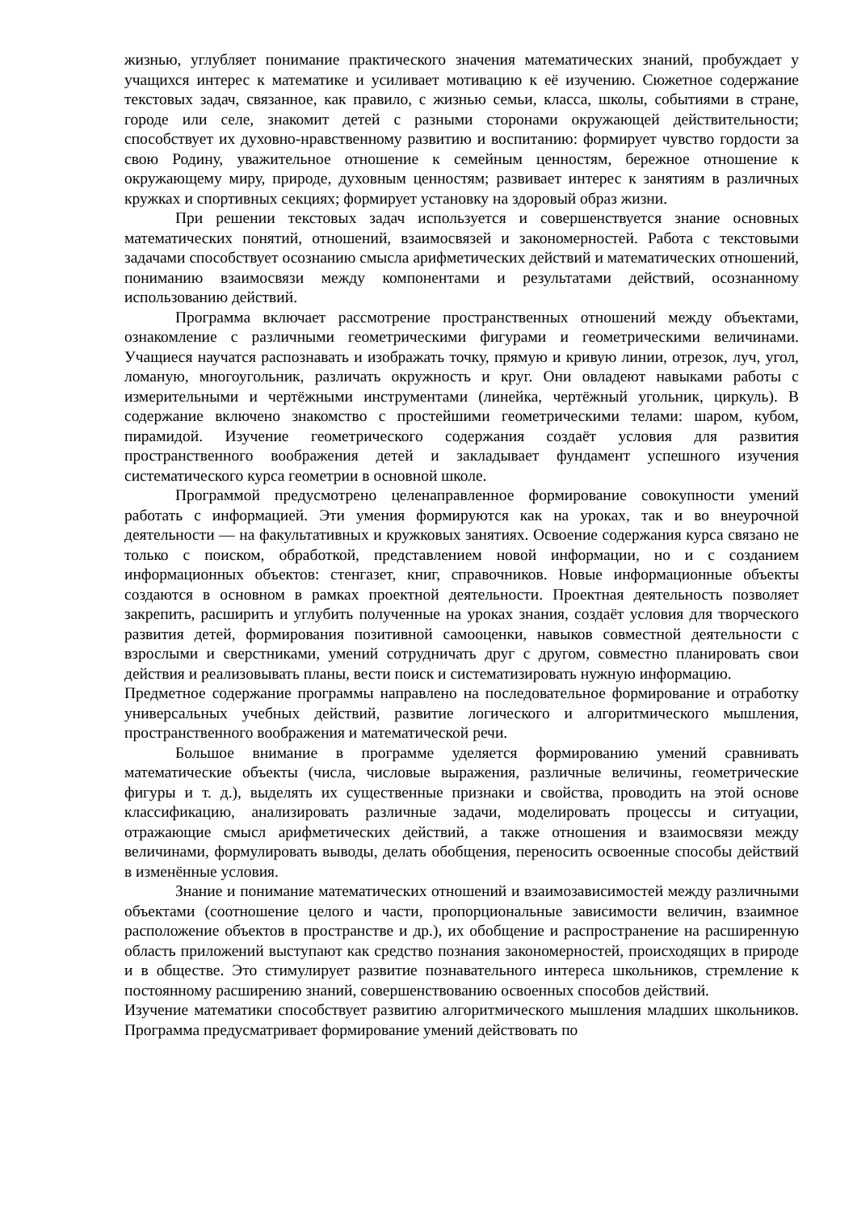жизнью, углубляет понимание практического значения математических знаний, пробуждает у учащихся интерес к математике и усиливает мотивацию к её изучению. Сюжетное содержание текстовых задач, связанное, как правило, с жизнью семьи, класса, школы, событиями в стране, городе или селе, знакомит детей с разными сторонами окружающей действительности; способствует их духовно-нравственному развитию и воспитанию: формирует чувство гордости за свою Родину, уважительное отношение к семейным ценностям, бережное отношение к окружающему миру, природе, духовным ценностям; развивает интерес к занятиям в различных кружках и спортивных секциях; формирует установку на здоровый образ жизни.
При решении текстовых задач используется и совершенствуется знание основных математических понятий, отношений, взаимосвязей и закономерностей. Работа с текстовыми задачами способствует осознанию смысла арифметических действий и математических отношений, пониманию взаимосвязи между компонентами и результатами действий, осознанному использованию действий.
Программа включает рассмотрение пространственных отношений между объектами, ознакомление с различными геометрическими фигурами и геометрическими величинами. Учащиеся научатся распознавать и изображать точку, прямую и кривую линии, отрезок, луч, угол, ломаную, многоугольник, различать окружность и круг. Они овладеют навыками работы с измерительными и чертёжными инструментами (линейка, чертёжный угольник, циркуль). В содержание включено знакомство с простейшими геометрическими телами: шаром, кубом, пирамидой. Изучение геометрического содержания создаёт условия для развития пространственного воображения детей и закладывает фундамент успешного изучения систематического курса геометрии в основной школе.
Программой предусмотрено целенаправленное формирование совокупности умений работать с информацией. Эти умения формируются как на уроках, так и во внеурочной деятельности — на факультативных и кружковых занятиях. Освоение содержания курса связано не только с поиском, обработкой, представлением новой информации, но и с созданием информационных объектов: стенгазет, книг, справочников. Новые информационные объекты создаются в основном в рамках проектной деятельности. Проектная деятельность позволяет закрепить, расширить и углубить полученные на уроках знания, создаёт условия для творческого развития детей, формирования позитивной самооценки, навыков совместной деятельности с взрослыми и сверстниками, умений сотрудничать друг с другом, совместно планировать свои действия и реализовывать планы, вести поиск и систематизировать нужную информацию.
Предметное содержание программы направлено на последовательное формирование и отработку универсальных учебных действий, развитие логического и алгоритмического мышления, пространственного воображения и математической речи.
Большое внимание в программе уделяется формированию умений сравнивать математические объекты (числа, числовые выражения, различные величины, геометрические фигуры и т. д.), выделять их существенные признаки и свойства, проводить на этой основе классификацию, анализировать различные задачи, моделировать процессы и ситуации, отражающие смысл арифметических действий, а также отношения и взаимосвязи между величинами, формулировать выводы, делать обобщения, переносить освоенные способы действий в изменённые условия.
Знание и понимание математических отношений и взаимозависимостей между различными объектами (соотношение целого и части, пропорциональные зависимости величин, взаимное расположение объектов в пространстве и др.), их обобщение и распространение на расширенную область приложений выступают как средство познания закономерностей, происходящих в природе и в обществе. Это стимулирует развитие познавательного интереса школьников, стремление к постоянному расширению знаний, совершенствованию освоенных способов действий.
Изучение математики способствует развитию алгоритмического мышления младших школьников. Программа предусматривает формирование умений действовать по